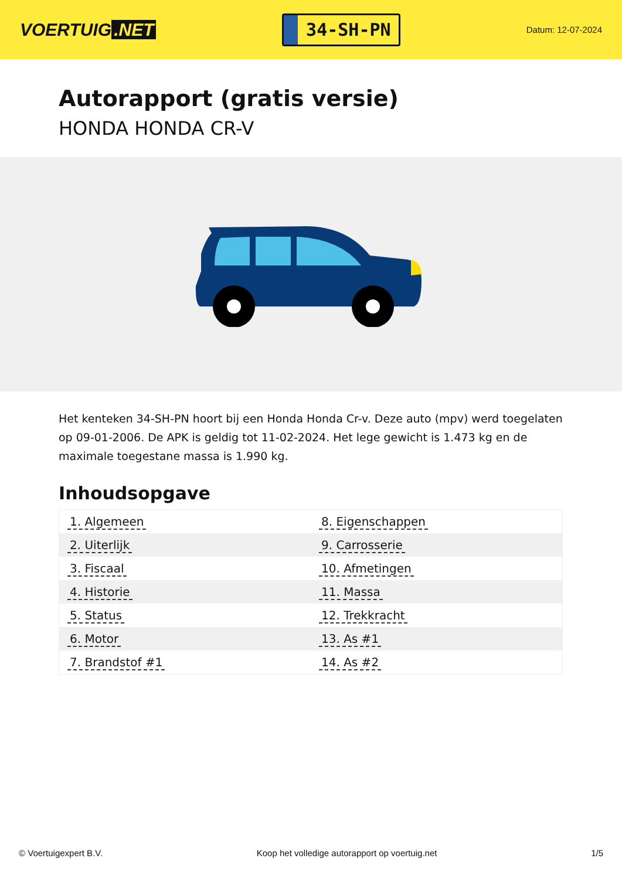VOERTUIG.NET
34-SH-PN
Datum: 12-07-2024
Autorapport (gratis versie)
HONDA HONDA CR-V
Het kenteken 34-SH-PN hoort bij een Honda Honda Cr-v. Deze auto (mpv) werd toegelaten op 09-01-2006. De APK is geldig tot 11-02-2024. Het lege gewicht is 1.473 kg en de maximale toegestane massa is 1.990 kg.
Inhoudsopgave
| 1. Algemeen | 8. Eigenschappen |
| 2. Uiterlijk | 9. Carrosserie |
| 3. Fiscaal | 10. Afmetingen |
| 4. Historie | 11. Massa |
| 5. Status | 12. Trekkracht |
| 6. Motor | 13. As #1 |
| 7. Brandstof #1 | 14. As #2 |
© Voertuigexpert B.V. Koop het volledige autorapport op voertuig.net 1/5